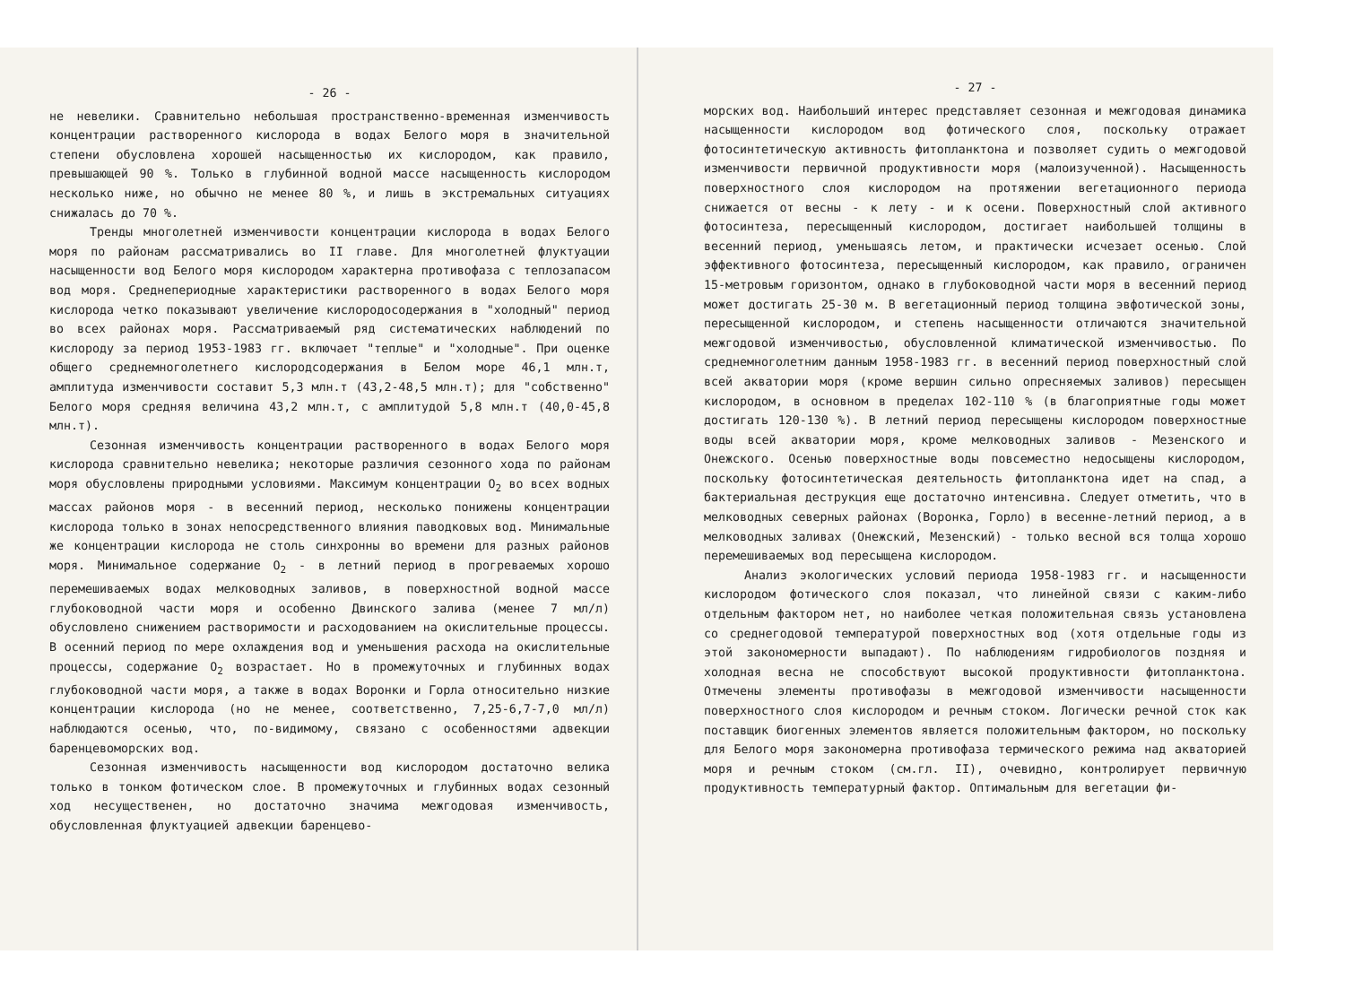- 26 -
не невелики. Сравнительно небольшая пространственно-временная изменчивость концентрации растворенного кислорода в водах Белого моря в значительной степени обусловлена хорошей насыщенностью их кислородом, как правило, превышающей 90 %. Только в глубинной водной массе насыщенность кислородом несколько ниже, но обычно не менее 80 %, и лишь в экстремальных ситуациях снижалась до 70 %.
Тренды многолетней изменчивости концентрации кислорода в водах Белого моря по районам рассматривались во II главе. Для многолетней флуктуации насыщенности вод Белого моря кислородом характерна противофаза с теплозапасом вод моря. Среднепериодные характеристики растворенного в водах Белого моря кислорода четко показывают увеличение кислородосодержания в "холодный" период во всех районах моря. Рассматриваемый ряд систематических наблюдений по кислороду за период 1953-1983 гг. включает "теплые" и "холодные". При оценке общего среднемноголетнего кислородсодержания в Белом море 46,1 млн.т, амплитуда изменчивости составит 5,3 млн.т (43,2-48,5 млн.т); для "собственно" Белого моря средняя величина 43,2 млн.т, с амплитудой 5,8 млн.т (40,0-45,8 млн.т).
Сезонная изменчивость концентрации растворенного в водах Белого моря кислорода сравнительно невелика; некоторые различия сезонного хода по районам моря обусловлены природными условиями. Максимум концентрации O<sub>2</sub> во всех водных массах районов моря - в весенний период, несколько понижены концентрации кислорода только в зонах непосредственного влияния паводковых вод. Минимальные же концентрации кислорода не столь синхронны во времени для разных районов моря. Минимальное содержание O<sub>2</sub> - в летний период в прогреваемых хорошо перемешиваемых водах мелководных заливов, в поверхностной водной массе глубоководной части моря и особенно Двинского залива (менее 7 мл/л) обусловлено снижением растворимости и расходованием на окислительные процессы. В осенний период по мере охлаждения вод и уменьшения расхода на окислительные процессы, содержание O<sub>2</sub> возрастает. Но в промежуточных и глубинных водах глубоководной части моря, а также в водах Воронки и Горла относительно низкие концентрации кислорода (но не менее, соответственно, 7,25-6,7-7,0 мл/л) наблюдаются осенью, что, по-видимому, связано с особенностями адвекции баренцевоморских вод.
Сезонная изменчивость насыщенности вод кислородом достаточно велика только в тонком фотическом слое. В промежуточных и глубинных водах сезонный ход несущественен, но достаточно значима межгодовая изменчивость, обусловленная флуктуацией адвекции баренцево-
- 27 -
морских вод. Наибольший интерес представляет сезонная и межгодовая динамика насыщенности кислородом вод фотического слоя, поскольку отражает фотосинтетическую активность фитопланктона и позволяет судить о межгодовой изменчивости первичной продуктивности моря (малоизученной). Насыщенность поверхностного слоя кислородом на протяжении вегетационного периода снижается от весны - к лету - и к осени. Поверхностный слой активного фотосинтеза, пересыщенный кислородом, достигает наибольшей толщины в весенний период, уменьшаясь летом, и практически исчезает осенью. Слой эффективного фотосинтеза, пересыщенный кислородом, как правило, ограничен 15-метровым горизонтом, однако в глубоководной части моря в весенний период может достигать 25-30 м. В вегетационный период толщина эвфотической зоны, пересыщенной кислородом, и степень насыщенности отличаются значительной межгодовой изменчивостью, обусловленной климатической изменчивостью. По среднемноголетним данным 1958-1983 гг. в весенний период поверхностный слой всей акватории моря (кроме вершин сильно опресняемых заливов) пересыщен кислородом, в основном в пределах 102-110 % (в благоприятные годы может достигать 120-130 %). В летний период пересыщены кислородом поверхностные воды всей акватории моря, кроме мелководных заливов - Мезенского и Онежского. Осенью поверхностные воды повсеместно недосыщены кислородом, поскольку фотосинтетическая деятельность фитопланктона идет на спад, а бактериальная деструкция еще достаточно интенсивна. Следует отметить, что в мелководных северных районах (Воронка, Горло) в весенне-летний период, а в мелководных заливах (Онежский, Мезенский) - только весной вся толща хорошо перемешиваемых вод пересыщена кислородом.
Анализ экологических условий периода 1958-1983 гг. и насыщенности кислородом фотического слоя показал, что линейной связи с каким-либо отдельным фактором нет, но наиболее четкая положительная связь установлена со среднегодовой температурой поверхностных вод (хотя отдельные годы из этой закономерности выпадают). По наблюдениям гидробиологов поздняя и холодная весна не способствуют высокой продуктивности фитопланктона. Отмечены элементы противофазы в межгодовой изменчивости насыщенности поверхностного слоя кислородом и речным стоком. Логически речной сток как поставщик биогенных элементов является положительным фактором, но поскольку для Белого моря закономерна противофаза термического режима над акваторией моря и речным стоком (см.гл. II), очевидно, контролирует первичную продуктивность температурный фактор. Оптимальным для вегетации фи-